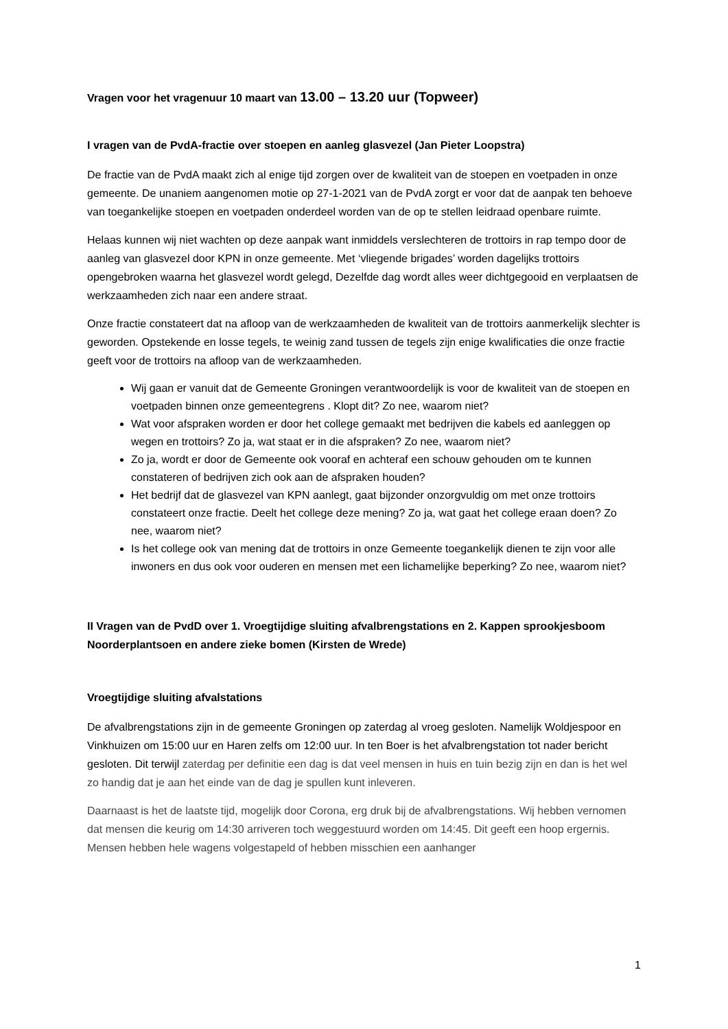Vragen voor het vragenuur 10 maart van 13.00 – 13.20 uur (Topweer)
I vragen van de PvdA-fractie over stoepen en aanleg glasvezel (Jan Pieter Loopstra)
De fractie van de PvdA maakt zich al enige tijd zorgen over de kwaliteit van de stoepen en voetpaden in onze gemeente. De unaniem aangenomen motie op 27-1-2021 van de PvdA zorgt er voor dat de aanpak ten behoeve van toegankelijke stoepen en voetpaden onderdeel worden van de op te stellen leidraad openbare ruimte.
Helaas kunnen wij niet wachten op deze aanpak want inmiddels verslechteren de trottoirs in rap tempo door de aanleg van glasvezel door KPN in onze gemeente. Met ‘vliegende brigades’ worden dagelijks trottoirs opengebroken waarna het glasvezel wordt gelegd, Dezelfde dag wordt alles weer dichtgegooid en verplaatsen de werkzaamheden zich naar een andere straat.
Onze fractie constateert dat na afloop van de werkzaamheden de kwaliteit van de trottoirs aanmerkelijk slechter is geworden. Opstekende en losse tegels, te weinig zand tussen de tegels zijn enige kwalificaties die onze fractie geeft voor de trottoirs na afloop van de werkzaamheden.
Wij gaan er vanuit dat de Gemeente Groningen verantwoordelijk is voor de kwaliteit van de stoepen en voetpaden binnen onze gemeentegrens . Klopt dit? Zo nee, waarom niet?
Wat voor afspraken worden er door het college gemaakt met bedrijven die kabels ed aanleggen op wegen en trottoirs? Zo ja, wat staat er in die afspraken? Zo nee, waarom niet?
Zo ja, wordt er door de Gemeente ook vooraf en achteraf een schouw gehouden om te kunnen constateren of bedrijven zich ook aan de afspraken houden?
Het bedrijf dat de glasvezel van KPN aanlegt, gaat bijzonder onzorgvuldig om met onze trottoirs constateert onze fractie. Deelt het college deze mening? Zo ja, wat gaat het college eraan doen? Zo nee, waarom niet?
Is het college ook van mening dat de trottoirs in onze Gemeente toegankelijk dienen te zijn voor alle inwoners en dus ook voor ouderen en mensen met een lichamelijke beperking? Zo nee, waarom niet?
II Vragen van de PvdD over 1. Vroegtijdige sluiting afvalbrengstations en 2. Kappen sprookjesboom Noorderplantsoen en andere zieke bomen (Kirsten de Wrede)
Vroegtijdige sluiting afvalstations
De afvalbrengstations zijn in de gemeente Groningen op zaterdag al vroeg gesloten. Namelijk Woldjespoor en Vinkhuizen om 15:00 uur en Haren zelfs om 12:00 uur. In ten Boer is het afvalbrengstation tot nader bericht gesloten. Dit terwijl zaterdag per definitie een dag is dat veel mensen in huis en tuin bezig zijn en dan is het wel zo handig dat je aan het einde van de dag je spullen kunt inleveren.
Daarnaast is het de laatste tijd, mogelijk door Corona, erg druk bij de afvalbrengstations. Wij hebben vernomen dat mensen die keurig om 14:30 arriveren toch weggestuurd worden om 14:45. Dit geeft een hoop ergernis. Mensen hebben hele wagens volgestapeld of hebben misschien een aanhanger
1